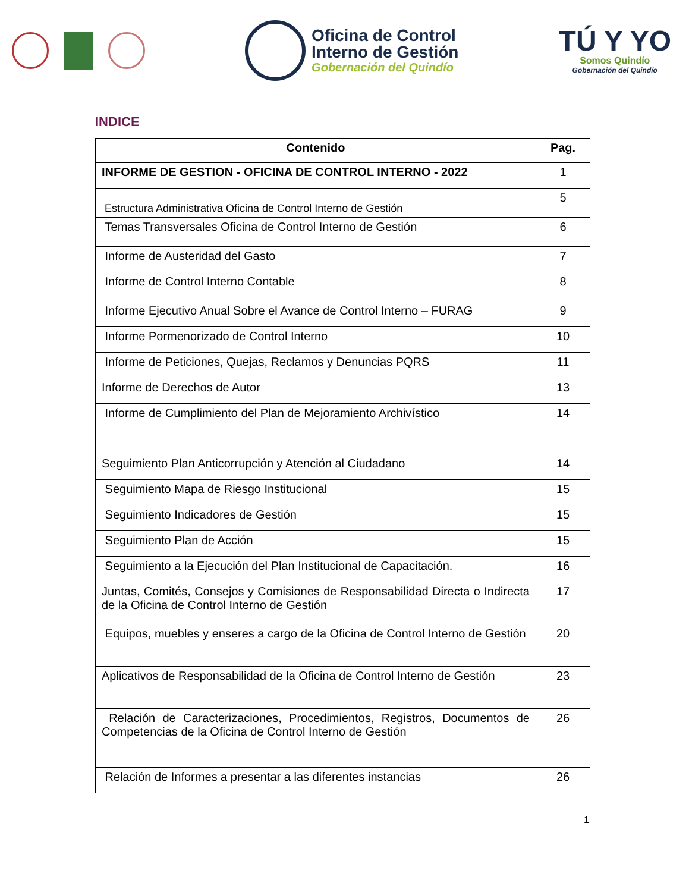Oficina de Control
Interno de Gestión
Gobernación del Quindío
TÚ Y YO
Somos Quindío
Gobernación del Quindío
INDICE
| Contenido | Pag. |
| --- | --- |
| INFORME DE GESTION - OFICINA DE CONTROL INTERNO - 2022 | 1 |
| Estructura Administrativa Oficina de Control Interno de Gestión | 5 |
| Temas Transversales Oficina de Control Interno de Gestión | 6 |
| Informe de Austeridad del Gasto | 7 |
| Informe de Control Interno Contable | 8 |
| Informe Ejecutivo Anual Sobre el Avance de Control Interno – FURAG | 9 |
| Informe Pormenorizado de Control Interno | 10 |
| Informe de Peticiones, Quejas, Reclamos y Denuncias PQRS | 11 |
| Informe de Derechos de Autor | 13 |
| Informe de Cumplimiento del Plan de Mejoramiento Archivístico | 14 |
| Seguimiento Plan Anticorrupción y Atención al Ciudadano | 14 |
| Seguimiento Mapa de Riesgo Institucional | 15 |
| Seguimiento Indicadores de Gestión | 15 |
| Seguimiento Plan de Acción | 15 |
| Seguimiento a la Ejecución del Plan Institucional de Capacitación. | 16 |
| Juntas, Comités, Consejos y Comisiones de Responsabilidad Directa o Indirecta de la Oficina de Control Interno de Gestión | 17 |
| Equipos, muebles y enseres a cargo de la Oficina de Control Interno de Gestión | 20 |
| Aplicativos de Responsabilidad de la Oficina de Control Interno de Gestión | 23 |
| Relación de Caracterizaciones, Procedimientos, Registros, Documentos de Competencias de la Oficina de Control Interno de Gestión | 26 |
| Relación de Informes a presentar a las diferentes instancias | 26 |
1